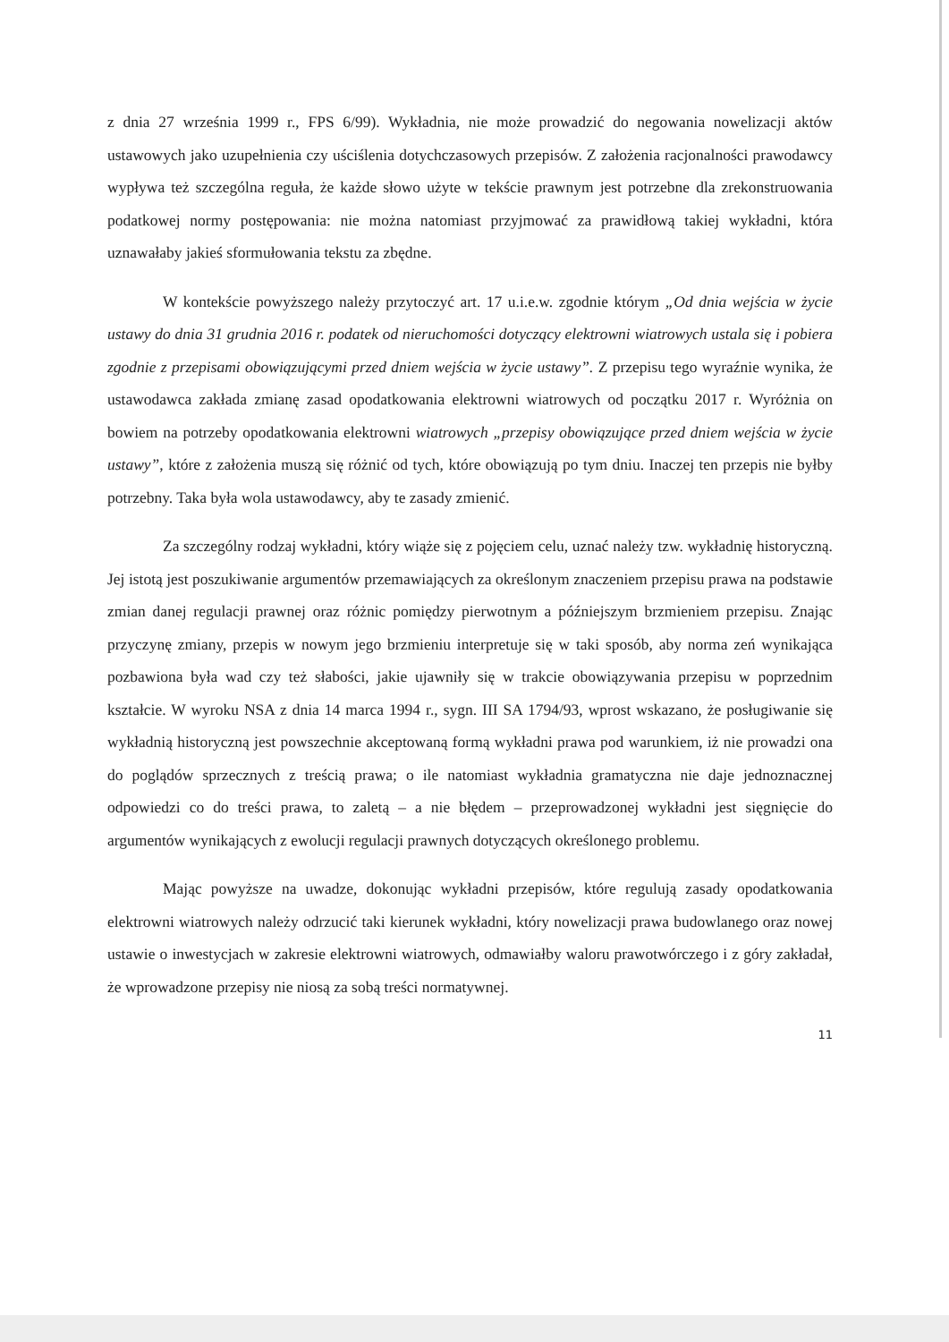z dnia 27 września 1999 r., FPS 6/99). Wykładnia, nie może prowadzić do negowania nowelizacji aktów ustawowych jako uzupełnienia czy uściślenia dotychczasowych przepisów. Z założenia racjonalności prawodawcy wypływa też szczególna reguła, że każde słowo użyte w tekście prawnym jest potrzebne dla zrekonstruowania podatkowej normy postępowania: nie można natomiast przyjmować za prawidłową takiej wykładni, która uznawałaby jakieś sformułowania tekstu za zbędne.
W kontekście powyższego należy przytoczyć art. 17 u.i.e.w. zgodnie którym „Od dnia wejścia w życie ustawy do dnia 31 grudnia 2016 r. podatek od nieruchomości dotyczący elektrowni wiatrowych ustala się i pobiera zgodnie z przepisami obowiązującymi przed dniem wejścia w życie ustawy”. Z przepisu tego wyraźnie wynika, że ustawodawca zakłada zmianę zasad opodatkowania elektrowni wiatrowych od początku 2017 r. Wyróżnia on bowiem na potrzeby opodatkowania elektrowni wiatrowych „przepisy obowiązujące przed dniem wejścia w życie ustawy”, które z założenia muszą się różnić od tych, które obowiązują po tym dniu. Inaczej ten przepis nie byłby potrzebny. Taka była wola ustawodawcy, aby te zasady zmienić.
Za szczególny rodzaj wykładni, który wiąże się z pojęciem celu, uznać należy tzw. wykładnię historyczną. Jej istotą jest poszukiwanie argumentów przemawiających za określonym znaczeniem przepisu prawa na podstawie zmian danej regulacji prawnej oraz różnic pomiędzy pierwotnym a późniejszym brzmieniem przepisu. Znając przyczynę zmiany, przepis w nowym jego brzmieniu interpretuje się w taki sposób, aby norma zeń wynikająca pozbawiona była wad czy też słabości, jakie ujawniły się w trakcie obowiązywania przepisu w poprzednim kształcie. W wyroku NSA z dnia 14 marca 1994 r., sygn. III SA 1794/93, wprost wskazano, że posługiwanie się wykładnią historyczną jest powszechnie akceptowaną formą wykładni prawa pod warunkiem, iż nie prowadzi ona do poglądów sprzecznych z treścią prawa; o ile natomiast wykładnia gramatyczna nie daje jednoznacznej odpowiedzi co do treści prawa, to zaletą – a nie błędem – przeprowadzonej wykładni jest sięgnięcie do argumentów wynikających z ewolucji regulacji prawnych dotyczących określonego problemu.
Mając powyższe na uwadze, dokonując wykładni przepisów, które regulują zasady opodatkowania elektrowni wiatrowych należy odrzucić taki kierunek wykładni, który nowelizacji prawa budowlanego oraz nowej ustawie o inwestycjach w zakresie elektrowni wiatrowych, odmawiałby waloru prawotwórczego i z góry zakładał, że wprowadzone przepisy nie niosą za sobą treści normatywnej.
11